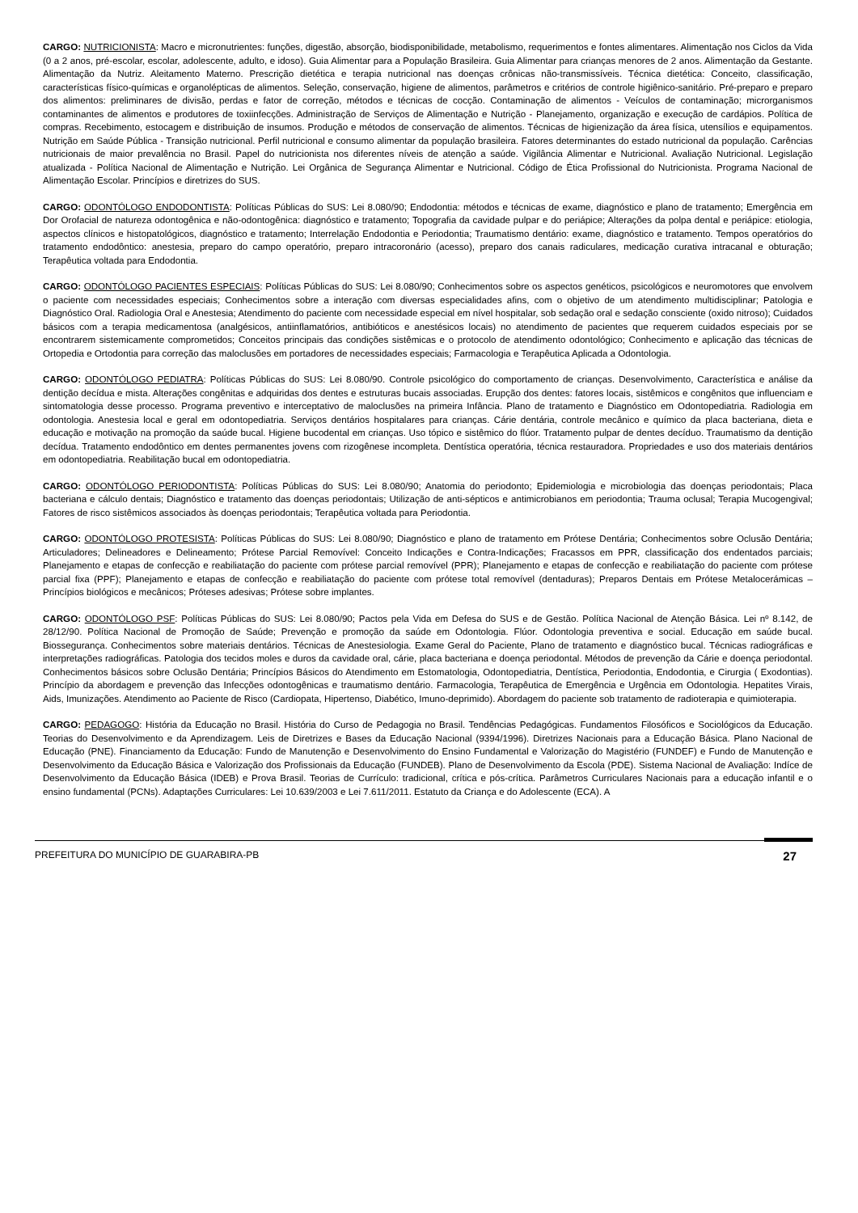CARGO: NUTRICIONISTA: Macro e micronutrientes: funções, digestão, absorção, biodisponibilidade, metabolismo, requerimentos e fontes alimentares. Alimentação nos Ciclos da Vida (0 a 2 anos, pré-escolar, escolar, adolescente, adulto, e idoso). Guia Alimentar para a População Brasileira. Guia Alimentar para crianças menores de 2 anos. Alimentação da Gestante. Alimentação da Nutriz. Aleitamento Materno. Prescrição dietética e terapia nutricional nas doenças crônicas não-transmissíveis. Técnica dietética: Conceito, classificação, características físico-químicas e organolépticas de alimentos. Seleção, conservação, higiene de alimentos, parâmetros e critérios de controle higiênico-sanitário. Pré-preparo e preparo dos alimentos: preliminares de divisão, perdas e fator de correção, métodos e técnicas de cocção. Contaminação de alimentos - Veículos de contaminação; microrganismos contaminantes de alimentos e produtores de toxiinfecções. Administração de Serviços de Alimentação e Nutrição - Planejamento, organização e execução de cardápios. Política de compras. Recebimento, estocagem e distribuição de insumos. Produção e métodos de conservação de alimentos. Técnicas de higienização da área física, utensílios e equipamentos. Nutrição em Saúde Pública - Transição nutricional. Perfil nutricional e consumo alimentar da população brasileira. Fatores determinantes do estado nutricional da população. Carências nutricionais de maior prevalência no Brasil. Papel do nutricionista nos diferentes níveis de atenção a saúde. Vigilância Alimentar e Nutricional. Avaliação Nutricional. Legislação atualizada - Política Nacional de Alimentação e Nutrição. Lei Orgânica de Segurança Alimentar e Nutricional. Código de Ética Profissional do Nutricionista. Programa Nacional de Alimentação Escolar. Princípios e diretrizes do SUS.
CARGO: ODONTÓLOGO ENDODONTISTA: Políticas Públicas do SUS: Lei 8.080/90; Endodontia: métodos e técnicas de exame, diagnóstico e plano de tratamento; Emergência em Dor Orofacial de natureza odontogênica e não-odontogênica: diagnóstico e tratamento; Topografia da cavidade pulpar e do periápice; Alterações da polpa dental e periápice: etiologia, aspectos clínicos e histopatológicos, diagnóstico e tratamento; Interrelação Endodontia e Periodontia; Traumatismo dentário: exame, diagnóstico e tratamento. Tempos operatórios do tratamento endodôntico: anestesia, preparo do campo operatório, preparo intracoronário (acesso), preparo dos canais radiculares, medicação curativa intracanal e obturação; Terapêutica voltada para Endodontia.
CARGO: ODONTÓLOGO PACIENTES ESPECIAIS: Políticas Públicas do SUS: Lei 8.080/90; Conhecimentos sobre os aspectos genéticos, psicológicos e neuromotores que envolvem o paciente com necessidades especiais; Conhecimentos sobre a interação com diversas especialidades afins, com o objetivo de um atendimento multidisciplinar; Patologia e Diagnóstico Oral. Radiologia Oral e Anestesia; Atendimento do paciente com necessidade especial em nível hospitalar, sob sedação oral e sedação consciente (oxido nitroso); Cuidados básicos com a terapia medicamentosa (analgésicos, antiinflamatórios, antibióticos e anestésicos locais) no atendimento de pacientes que requerem cuidados especiais por se encontrarem sistemicamente comprometidos; Conceitos principais das condições sistêmicas e o protocolo de atendimento odontológico; Conhecimento e aplicação das técnicas de Ortopedia e Ortodontia para correção das maloclusões em portadores de necessidades especiais; Farmacologia e Terapêutica Aplicada a Odontologia.
CARGO: ODONTÓLOGO PEDIATRA: Políticas Públicas do SUS: Lei 8.080/90. Controle psicológico do comportamento de crianças. Desenvolvimento, Característica e análise da dentição decídua e mista. Alterações congênitas e adquiridas dos dentes e estruturas bucais associadas. Erupção dos dentes: fatores locais, sistêmicos e congênitos que influenciam e sintomatologia desse processo. Programa preventivo e interceptativo de maloclusões na primeira Infância. Plano de tratamento e Diagnóstico em Odontopediatria. Radiologia em odontologia. Anestesia local e geral em odontopediatria. Serviços dentários hospitalares para crianças. Cárie dentária, controle mecânico e químico da placa bacteriana, dieta e educação e motivação na promoção da saúde bucal. Higiene bucodental em crianças. Uso tópico e sistêmico do flúor. Tratamento pulpar de dentes decíduo. Traumatismo da dentição decídua. Tratamento endodôntico em dentes permanentes jovens com rizogênese incompleta. Dentística operatória, técnica restauradora. Propriedades e uso dos materiais dentários em odontopediatria. Reabilitação bucal em odontopediatria.
CARGO: ODONTÓLOGO PERIODONTISTA: Políticas Públicas do SUS: Lei 8.080/90; Anatomia do periodonto; Epidemiologia e microbiologia das doenças periodontais; Placa bacteriana e cálculo dentais; Diagnóstico e tratamento das doenças periodontais; Utilização de anti-sépticos e antimicrobianos em periodontia; Trauma oclusal; Terapia Mucogengival; Fatores de risco sistêmicos associados às doenças periodontais; Terapêutica voltada para Periodontia.
CARGO: ODONTÓLOGO PROTESISTA: Políticas Públicas do SUS: Lei 8.080/90; Diagnóstico e plano de tratamento em Prótese Dentária; Conhecimentos sobre Oclusão Dentária; Articuladores; Delineadores e Delineamento; Prótese Parcial Removível: Conceito Indicações e Contra-Indicações; Fracassos em PPR, classificação dos endentados parciais; Planejamento e etapas de confecção e reabiliatação do paciente com prótese parcial removível (PPR); Planejamento e etapas de confecção e reabiliatação do paciente com prótese parcial fixa (PPF); Planejamento e etapas de confecção e reabiliatação do paciente com prótese total removível (dentaduras); Preparos Dentais em Prótese Metalocerámicas – Princípios biológicos e mecânicos; Próteses adesivas; Prótese sobre implantes.
CARGO: ODONTÓLOGO PSF: Políticas Públicas do SUS: Lei 8.080/90; Pactos pela Vida em Defesa do SUS e de Gestão. Política Nacional de Atenção Básica. Lei nº 8.142, de 28/12/90. Política Nacional de Promoção de Saúde; Prevenção e promoção da saúde em Odontologia. Flúor. Odontologia preventiva e social. Educação em saúde bucal. Biossegurança. Conhecimentos sobre materiais dentários. Técnicas de Anestesiologia. Exame Geral do Paciente, Plano de tratamento e diagnóstico bucal. Técnicas radiográficas e interpretações radiográficas. Patologia dos tecidos moles e duros da cavidade oral, cárie, placa bacteriana e doença periodontal. Métodos de prevenção da Cárie e doença periodontal. Conhecimentos básicos sobre Oclusão Dentária; Princípios Básicos do Atendimento em Estomatologia, Odontopediatria, Dentística, Periodontia, Endodontia, e Cirurgia ( Exodontias). Princípio da abordagem e prevenção das Infecções odontogênicas e traumatismo dentário. Farmacologia, Terapêutica de Emergência e Urgência em Odontologia. Hepatites Virais, Aids, Imunizações. Atendimento ao Paciente de Risco (Cardiopata, Hipertenso, Diabético, Imuno-deprimido). Abordagem do paciente sob tratamento de radioterapia e quimioterapia.
CARGO: PEDAGOGO: História da Educação no Brasil. História do Curso de Pedagogia no Brasil. Tendências Pedagógicas. Fundamentos Filosóficos e Sociológicos da Educação. Teorias do Desenvolvimento e da Aprendizagem. Leis de Diretrizes e Bases da Educação Nacional (9394/1996). Diretrizes Nacionais para a Educação Básica. Plano Nacional de Educação (PNE). Financiamento da Educação: Fundo de Manutenção e Desenvolvimento do Ensino Fundamental e Valorização do Magistério (FUNDEF) e Fundo de Manutenção e Desenvolvimento da Educação Básica e Valorização dos Profissionais da Educação (FUNDEB). Plano de Desenvolvimento da Escola (PDE). Sistema Nacional de Avaliação: Indíce de Desenvolvimento da Educação Básica (IDEB) e Prova Brasil. Teorias de Currículo: tradicional, crítica e pós-crítica. Parâmetros Curriculares Nacionais para a educação infantil e o ensino fundamental (PCNs). Adaptações Curriculares: Lei 10.639/2003 e Lei 7.611/2011. Estatuto da Criança e do Adolescente (ECA). A
PREFEITURA DO MUNICÍPIO DE GUARABIRA-PB 27